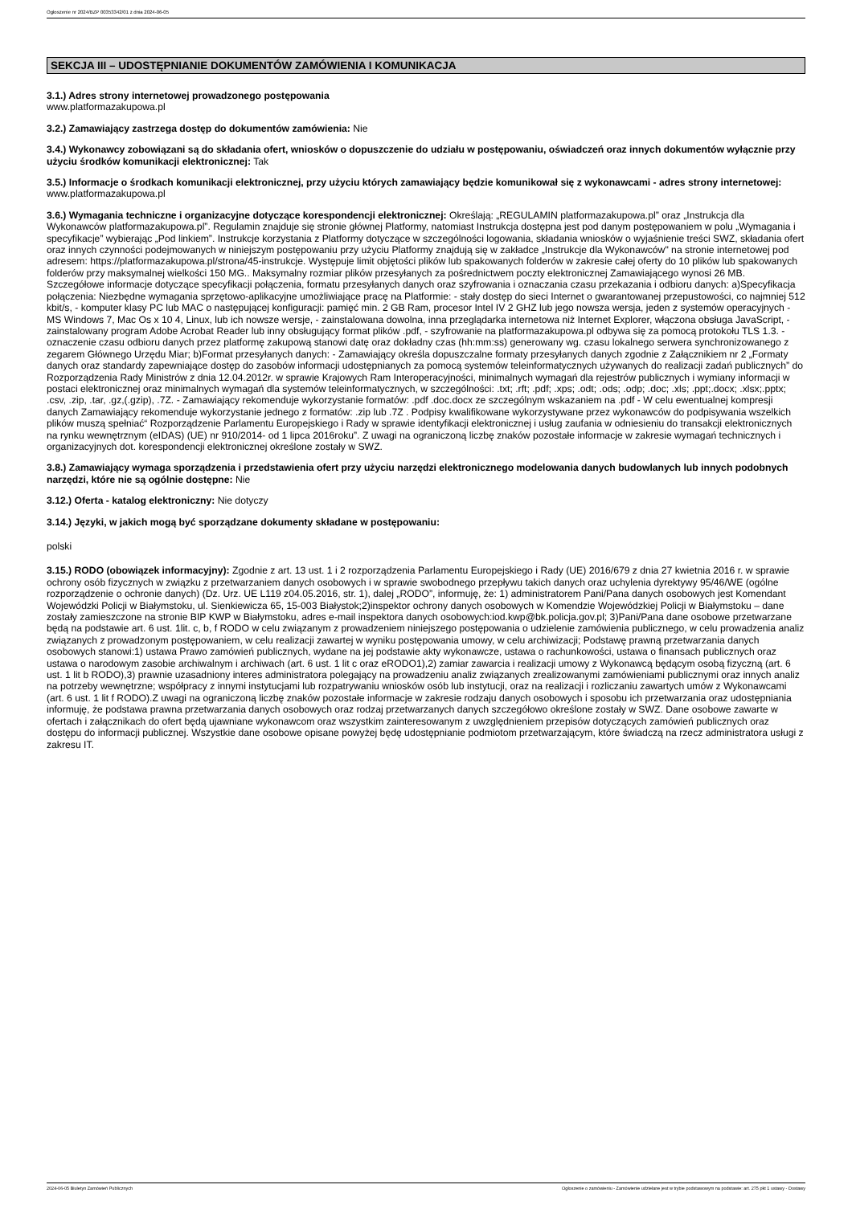Ogłoszenie nr 2024/BZP 00353342/01 z dnia 2024-06-05
SEKCJA III – UDOSTĘPNIANIE DOKUMENTÓW ZAMÓWIENIA I KOMUNIKACJA
3.1.) Adres strony internetowej prowadzonego postępowania
www.platformazakupowa.pl
3.2.) Zamawiający zastrzega dostęp do dokumentów zamówienia: Nie
3.4.) Wykonawcy zobowiązani są do składania ofert, wniosków o dopuszczenie do udziału w postępowaniu, oświadczeń oraz innych dokumentów wyłącznie przy użyciu środków komunikacji elektronicznej: Tak
3.5.) Informacje o środkach komunikacji elektronicznej, przy użyciu których zamawiający będzie komunikował się z wykonawcami - adres strony internetowej: www.platformazakupowa.pl
3.6.) Wymagania techniczne i organizacyjne dotyczące korespondencji elektronicznej: Określają: „REGULAMIN platformazakupowa.pl” oraz „Instrukcja dla Wykonawców platformazakupowa.pl”. Regulamin znajduje się stronie głównej Platformy, natomiast Instrukcja dostępna jest pod danym postępowaniem w polu „Wymagania i specyfikacje” wybierając „Pod linkiem”. Instrukcje korzystania z Platformy dotyczące w szczególności logowania, składania wniosków o wyjaśnienie treści SWZ, składania ofert oraz innych czynności podejmowanych w niniejszym postępowaniu przy użyciu Platformy znajdują się w zakładce „Instrukcje dla Wykonawców" na stronie internetowej pod adresem: https://platformazakupowa.pl/strona/45-instrukcje. Występuje limit objętości plików lub spakowanych folderów w zakresie całej oferty do 10 plików lub spakowanych folderów przy maksymalnej wielkości 150 MG.. Maksymalny rozmiar plików przesyłanych za pośrednictwem poczty elektronicznej Zamawiającego wynosi 26 MB. Szczegółowe informacje dotyczące specyfikacji połączenia, formatu przesyłanych danych oraz szyfrowania i oznaczania czasu przekazania i odbioru danych: a)Specyfikacja połączenia: Niezbędne wymagania sprzętowo-aplikacyjne umożliwiające pracę na Platformie: - stały dostęp do sieci Internet o gwarantowanej przepustowości, co najmniej 512 kbit/s, - komputer klasy PC lub MAC o następującej konfiguracji: pamięć min. 2 GB Ram, procesor Intel IV 2 GHZ lub jego nowsza wersja, jeden z systemów operacyjnych - MS Windows 7, Mac Os x 10 4, Linux, lub ich nowsze wersje, - zainstalowana dowolna, inna przeglądarka internetowa niż Internet Explorer, włączona obsługa JavaScript, - zainstalowany program Adobe Acrobat Reader lub inny obsługujący format plików .pdf, - szyfrowanie na platformazakupowa.pl odbywa się za pomocą protokołu TLS 1.3. - oznaczenie czasu odbioru danych przez platformę zakupową stanowi datę oraz dokładny czas (hh:mm:ss) generowany wg. czasu lokalnego serwera synchronizowanego z zegarem Głównego Urzędu Miar; b)Format przesyłanych danych: - Zamawiający określa dopuszczalne formaty przesyłanych danych zgodnie z Załącznikiem nr 2 „Formaty danych oraz standardy zapewniające dostęp do zasobów informacji udostępnianych za pomocą systemów teleinformatycznych używanych do realizacji zadań publicznych” do Rozporządzenia Rady Ministrów z dnia 12.04.2012r. w sprawie Krajowych Ram Interoperacyjności, minimalnych wymagań dla rejestrów publicznych i wymiany informacji w postaci elektronicznej oraz minimalnych wymagań dla systemów teleinformatycznych, w szczególności: .txt; .rft; .pdf; .xps; .odt; .ods; .odp; .doc; .xls; .ppt;.docx; .xlsx;.pptx; .csv, .zip, .tar, .gz,(.gzip), .7Z. - Zamawiający rekomenduje wykorzystanie formatów: .pdf .doc.docx ze szczególnym wskazaniem na .pdf - W celu ewentualnej kompresji danych Zamawiający rekomenduje wykorzystanie jednego z formatów: .zip lub .7Z . Podpisy kwalifikowane wykorzystywane przez wykonawców do podpisywania wszelkich plików muszą spełniać“ Rozporządzenie Parlamentu Europejskiego i Rady w sprawie identyfikacji elektronicznej i usług zaufania w odniesieniu do transakcji elektronicznych na rynku wewnętrznym (eIDAS) (UE) nr 910/2014- od 1 lipca 2016roku”. Z uwagi na ograniczoną liczbę znaków pozostałe informacje w zakresie wymagań technicznych i organizacyjnych dot. korespondencji elektronicznej określone zostały w SWZ.
3.8.) Zamawiający wymaga sporządzenia i przedstawienia ofert przy użyciu narzędzi elektronicznego modelowania danych budowlanych lub innych podobnych narzędzi, które nie są ogólnie dostępne: Nie
3.12.) Oferta - katalog elektroniczny: Nie dotyczy
3.14.) Języki, w jakich mogą być sporządzane dokumenty składane w postępowaniu:
polski
3.15.) RODO (obowiązek informacyjny): Zgodnie z art. 13 ust. 1 i 2 rozporządzenia Parlamentu Europejskiego i Rady (UE) 2016/679 z dnia 27 kwietnia 2016 r. w sprawie ochrony osób fizycznych w związku z przetwarzaniem danych osobowych i w sprawie swobodnego przepływu takich danych oraz uchylenia dyrektywy 95/46/WE (ogólne rozporządzenie o ochronie danych) (Dz. Urz. UE L119 z04.05.2016, str. 1), dalej „RODO”, informuję, że: 1) administratorem Pani/Pana danych osobowych jest Komendant Wojewódzki Policji w Białymstoku, ul. Sienkiewicza 65, 15-003 Białystok;2)inspektor ochrony danych osobowych w Komendzie Wojewódzkiej Policji w Białymstoku – dane zostały zamieszczone na stronie BIP KWP w Białymstoku, adres e-mail inspektora danych osobowych:iod.kwp@bk.policja.gov.pl; 3)Pani/Pana dane osobowe przetwarzane będą na podstawie art. 6 ust. 1lit. c, b, f RODO w celu związanym z prowadzeniem niniejszego postępowania o udzielenie zamówienia publicznego, w celu prowadzenia analiz związanych z prowadzonym postępowaniem, w celu realizacji zawartej w wyniku postępowania umowy, w celu archiwizacji; Podstawę prawną przetwarzania danych osobowych stanowi:1) ustawa Prawo zamówień publicznych, wydane na jej podstawie akty wykonawcze, ustawa o rachunkowości, ustawa o finansach publicznych oraz ustawa o narodowym zasobie archiwalnym i archiwach (art. 6 ust. 1 lit c oraz eRODO1),2) zamiar zawarcia i realizacji umowy z Wykonawcą będącym osobą fizyczną (art. 6 ust. 1 lit b RODO),3) prawnie uzasadniony interes administratora polegający na prowadzeniu analiz związanych zrealizowanymi zamówieniami publicznymi oraz innych analiz na potrzeby wewnętrzne; współpracy z innymi instytucjami lub rozpatrywaniu wniosków osób lub instytucji, oraz na realizacji i rozliczaniu zawartych umów z Wykonawcami (art. 6 ust. 1 lit f RODO).Z uwagi na ograniczoną liczbę znaków pozostałe informacje w zakresie rodzaju danych osobowych i sposobu ich przetwarzania oraz udostępniania informuję, że podstawa prawna przetwarzania danych osobowych oraz rodzaj przetwarzanych danych szczegółowo określone zostały w SWZ. Dane osobowe zawarte w ofertach i załącznikach do ofert będą ujawniane wykonawcom oraz wszystkim zainteresowanym z uwzględnieniem przepisów dotyczących zamówień publicznych oraz dostępu do informacji publicznej. Wszystkie dane osobowe opisane powyżej będę udostępnianie podmiotom przetwarzającym, które świadczą na rzecz administratora usługi z zakresu IT.
2024-06-05 Biuletyn Zamówień Publicznych Ogłoszenie o zamówieniu - Zamówienie udzielane jest w trybie podstawowym na podstawie: art. 275 pkt 1 ustawy - Dostawy